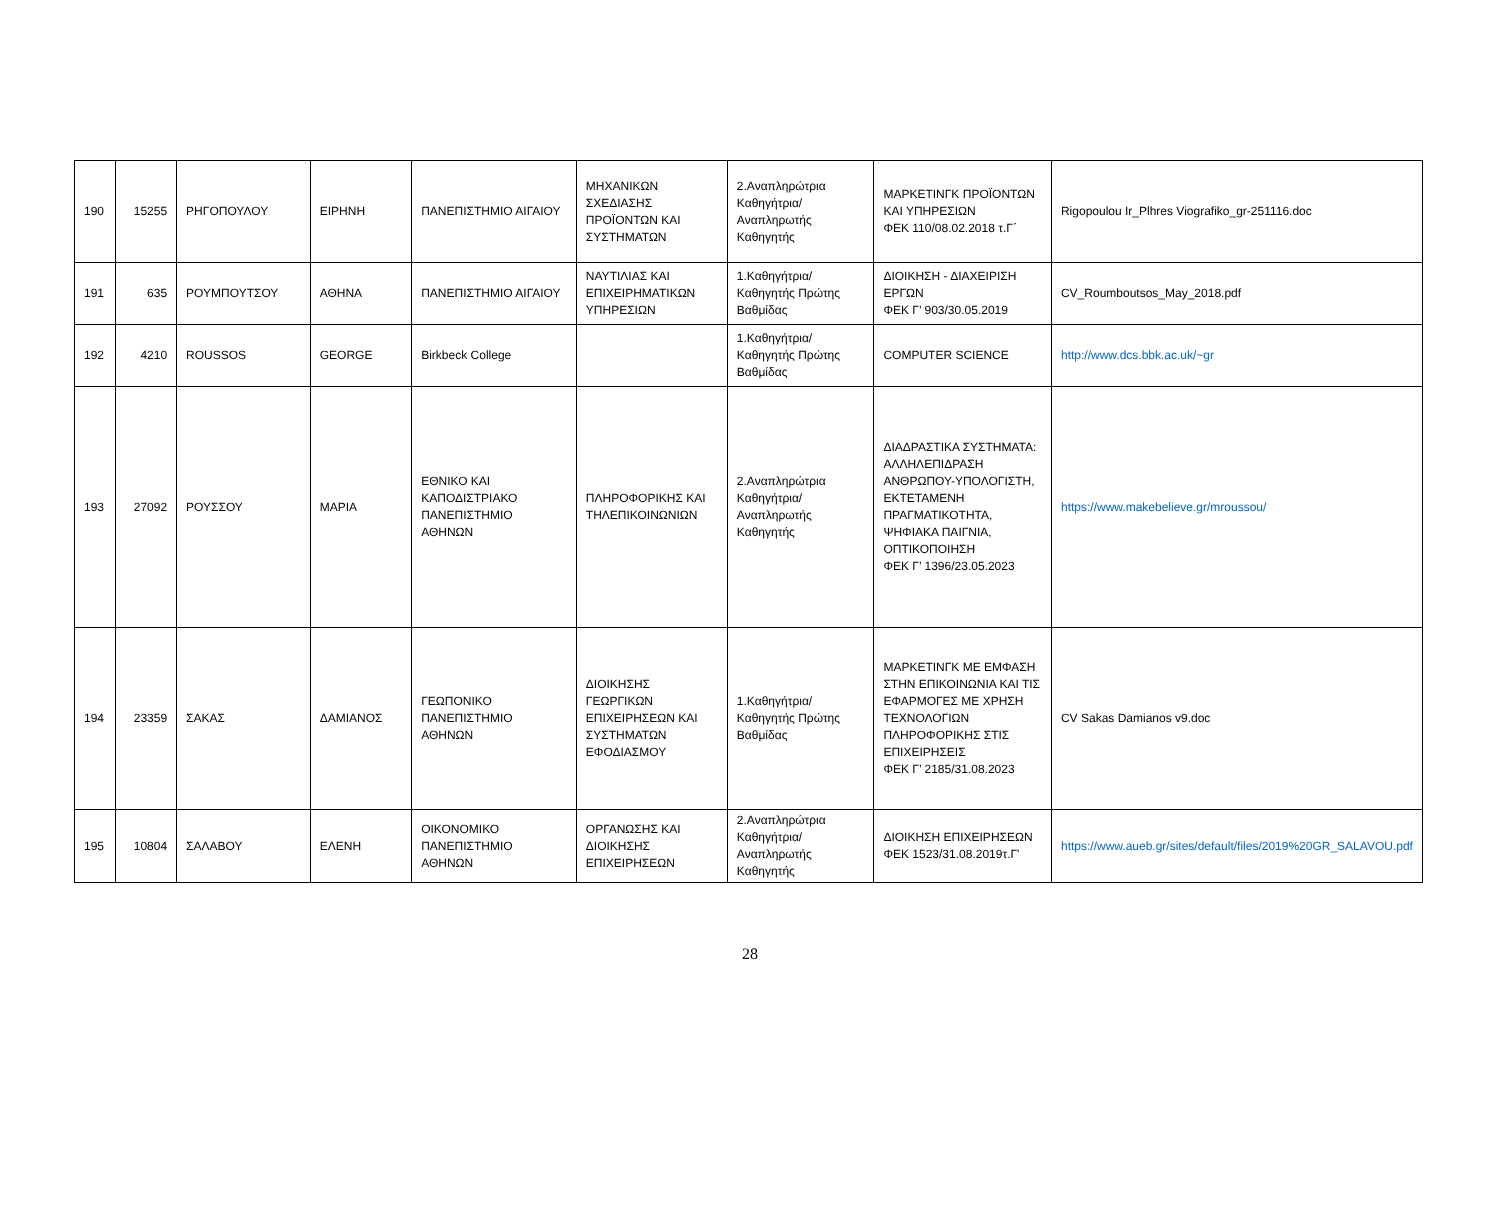| 190 | 15255 | ΡΗΓΟΠΟΥΛΟΥ | ΕΙΡΗΝΗ | ΠΑΝΕΠΙΣΤΗΜΙΟ ΑΙΓΑΙΟΥ | ΜΗΧΑΝΙΚΩΝ ΣΧΕΔΙΑΣΗΣ ΠΡΟΪΟΝΤΩΝ ΚΑΙ ΣΥΣΤΗΜΑΤΩΝ | 2.Αναπληρώτρια Καθηγήτρια/Αναπληρωτής Καθηγητής | ΜΑΡΚΕΤΙΝΓΚ ΠΡΟΪΟΝΤΩΝ ΚΑΙ ΥΠΗΡΕΣΙΩΝ ΦΕΚ 110/08.02.2018 τ.Γ΄ | Rigopoulou Ir_Plhres Viografiko_gr-251116.doc |
| 191 | 635 | ΡΟΥΜΠΟΥΤΣΟΥ | ΑΘΗΝΑ | ΠΑΝΕΠΙΣΤΗΜΙΟ ΑΙΓΑΙΟΥ | ΝΑΥΤΙΛΙΑΣ ΚΑΙ ΕΠΙΧΕΙΡΗΜΑΤΙΚΩΝ ΥΠΗΡΕΣΙΩΝ | 1.Καθηγήτρια/Καθηγητής Πρώτης Βαθμίδας | ΔΙΟΙΚΗΣΗ - ΔΙΑΧΕΙΡΙΣΗ ΕΡΓΩΝ ΦΕΚ Γ’ 903/30.05.2019 | CV_Roumboutsos_May_2018.pdf |
| 192 | 4210 | ROUSSOS | GEORGE | Birkbeck College | | 1.Καθηγήτρια/Καθηγητής Πρώτης Βαθμίδας | COMPUTER SCIENCE | http://www.dcs.bbk.ac.uk/~gr |
| 193 | 27092 | ΡΟΥΣΣΟΥ | ΜΑΡΙΑ | ΕΘΝΙΚΟ ΚΑΙ ΚΑΠΟΔΙΣΤΡΙΑΚΟ ΠΑΝΕΠΙΣΤΗΜΙΟ ΑΘΗΝΩΝ | ΠΛΗΡΟΦΟΡΙΚΗΣ ΚΑΙ ΤΗΛΕΠΙΚΟΙΝΩΝΙΩΝ | 2.Αναπληρώτρια Καθηγήτρια/Αναπληρωτής Καθηγητής | ΔΙΑΔΡΑΣΤΙΚΑ ΣΥΣΤΗΜΑΤΑ: ΑΛΛΗΛΕΠΙΔΡΑΣΗ ΑΝΘΡΩΠΟΥ-ΥΠΟΛΟΓΙΣΤΗ, ΕΚΤΕΤΑΜΕΝΗ ΠΡΑΓΜΑΤΙΚΟΤΗΤΑ, ΨΗΦΙΑΚΑ ΠΑΙΓΝΙΑ, ΟΠΤΙΚΟΠΟΙΗΣΗ ΦΕΚ Γ’ 1396/23.05.2023 | https://www.makebelieve.gr/mroussou/ |
| 194 | 23359 | ΣΑΚΑΣ | ΔΑΜΙΑΝΟΣ | ΓΕΩΠΟΝΙΚΟ ΠΑΝΕΠΙΣΤΗΜΙΟ ΑΘΗΝΩΝ | ΔΙΟΙΚΗΣΗΣ ΓΕΩΡΓΙΚΩΝ ΕΠΙΧΕΙΡΗΣΕΩΝ ΚΑΙ ΣΥΣΤΗΜΑΤΩΝ ΕΦΟΔΙΑΣΜΟΥ | 1.Καθηγήτρια/Καθηγητής Πρώτης Βαθμίδας | ΜΑΡΚΕΤΙΝΓΚ ΜΕ ΕΜΦΑΣΗ ΣΤΗΝ ΕΠΙΚΟΙΝΩΝΙΑ ΚΑΙ ΤΙΣ ΕΦΑΡΜΟΓΕΣ ΜΕ ΧΡΗΣΗ ΤΕΧΝΟΛΟΓΙΩΝ ΠΛΗΡΟΦΟΡΙΚΗΣ ΣΤΙΣ ΕΠΙΧΕΙΡΗΣΕΙΣ ΦΕΚ Γ’ 2185/31.08.2023 | CV Sakas Damianos v9.doc |
| 195 | 10804 | ΣΑΛΑΒΟΥ | ΕΛΕΝΗ | ΟΙΚΟΝΟΜΙΚΟ ΠΑΝΕΠΙΣΤΗΜΙΟ ΑΘΗΝΩΝ | ΟΡΓΑΝΩΣΗΣ ΚΑΙ ΔΙΟΙΚΗΣΗΣ ΕΠΙΧΕΙΡΗΣΕΩΝ | 2.Αναπληρώτρια Καθηγήτρια/Αναπληρωτής Καθηγητής | ΔΙΟΙΚΗΣΗ ΕΠΙΧΕΙΡΗΣΕΩΝ ΦΕΚ 1523/31.08.2019τ.Γ' | https://www.aueb.gr/sites/default/files/2019%20GR_SALAVOU.pdf |
28